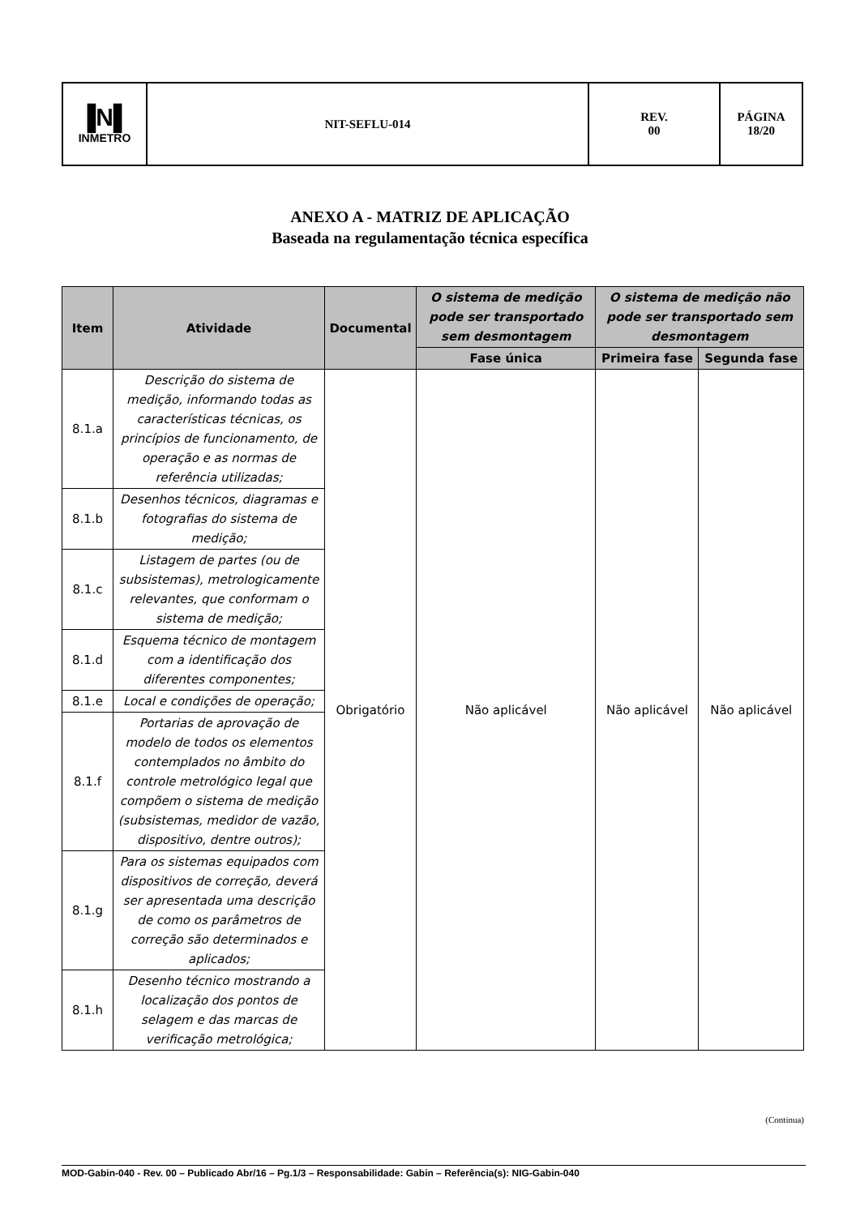| ▐N▌ INMETRO | NIT-SEFLU-014 | REV. 00 | PÁGINA 18/20 |
ANEXO A - MATRIZ DE APLICAÇÃO
Baseada na regulamentação técnica específica
| Item | Atividade | Documental | O sistema de medição pode ser transportado sem desmontagem | O sistema de medição não pode ser transportado sem desmontagem | |
| --- | --- | --- | --- | --- | --- |
| | | | Fase única | Primeira fase | Segunda fase |
| 8.1.a | Descrição do sistema de medição, informando todas as características técnicas, os princípios de funcionamento, de operação e as normas de referência utilizadas; | Obrigatório | Não aplicável | Não aplicável | Não aplicável |
| 8.1.b | Desenhos técnicos, diagramas e fotografias do sistema de medição; | | | | |
| 8.1.c | Listagem de partes (ou de subsistemas), metrologicamente relevantes, que conformam o sistema de medição; | | | | |
| 8.1.d | Esquema técnico de montagem com a identificação dos diferentes componentes; | | | | |
| 8.1.e | Local e condições de operação; | | | | |
| 8.1.f | Portarias de aprovação de modelo de todos os elementos contemplados no âmbito do controle metrológico legal que compõem o sistema de medição (subsistemas, medidor de vazão, dispositivo, dentre outros); | | | | |
| 8.1.g | Para os sistemas equipados com dispositivos de correção, deverá ser apresentada uma descrição de como os parâmetros de correção são determinados e aplicados; | | | | |
| 8.1.h | Desenho técnico mostrando a localização dos pontos de selagem e das marcas de verificação metrológica; | | | | |
(Continua)
MOD-Gabin-040 - Rev. 00 – Publicado Abr/16 – Pg.1/3 – Responsabilidade: Gabin – Referência(s): NIG-Gabin-040